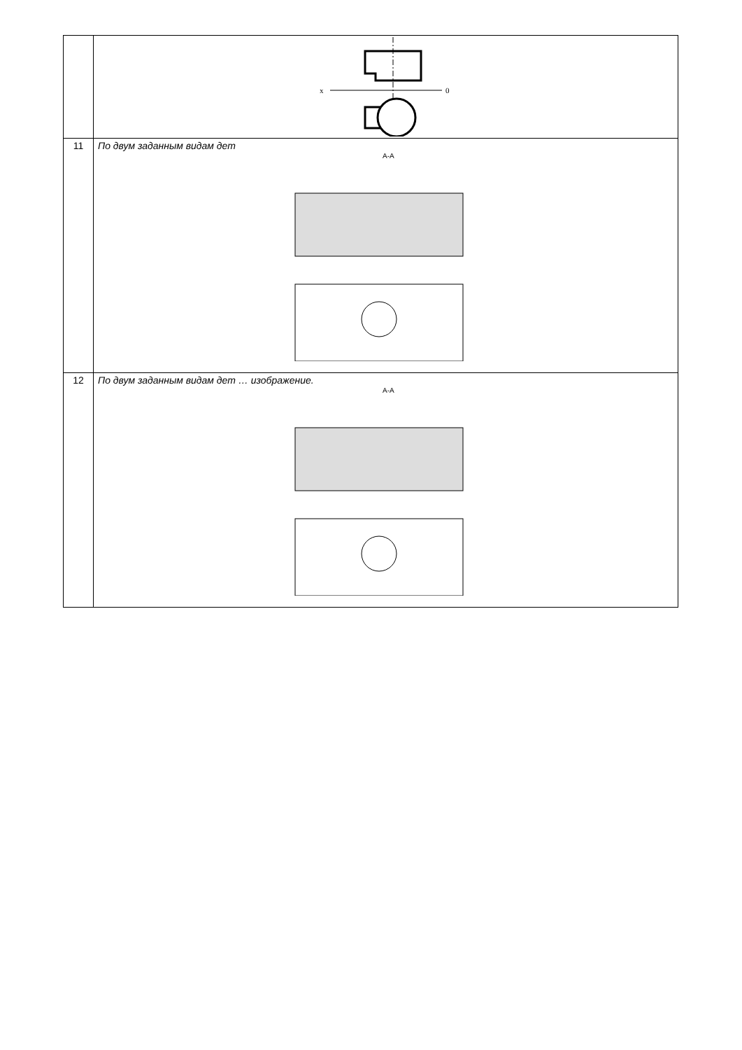| | x 0 |
| 11 | По двум заданным видам дет А-А |
| 12 | По двум заданным видам дет … изображение. А-А |